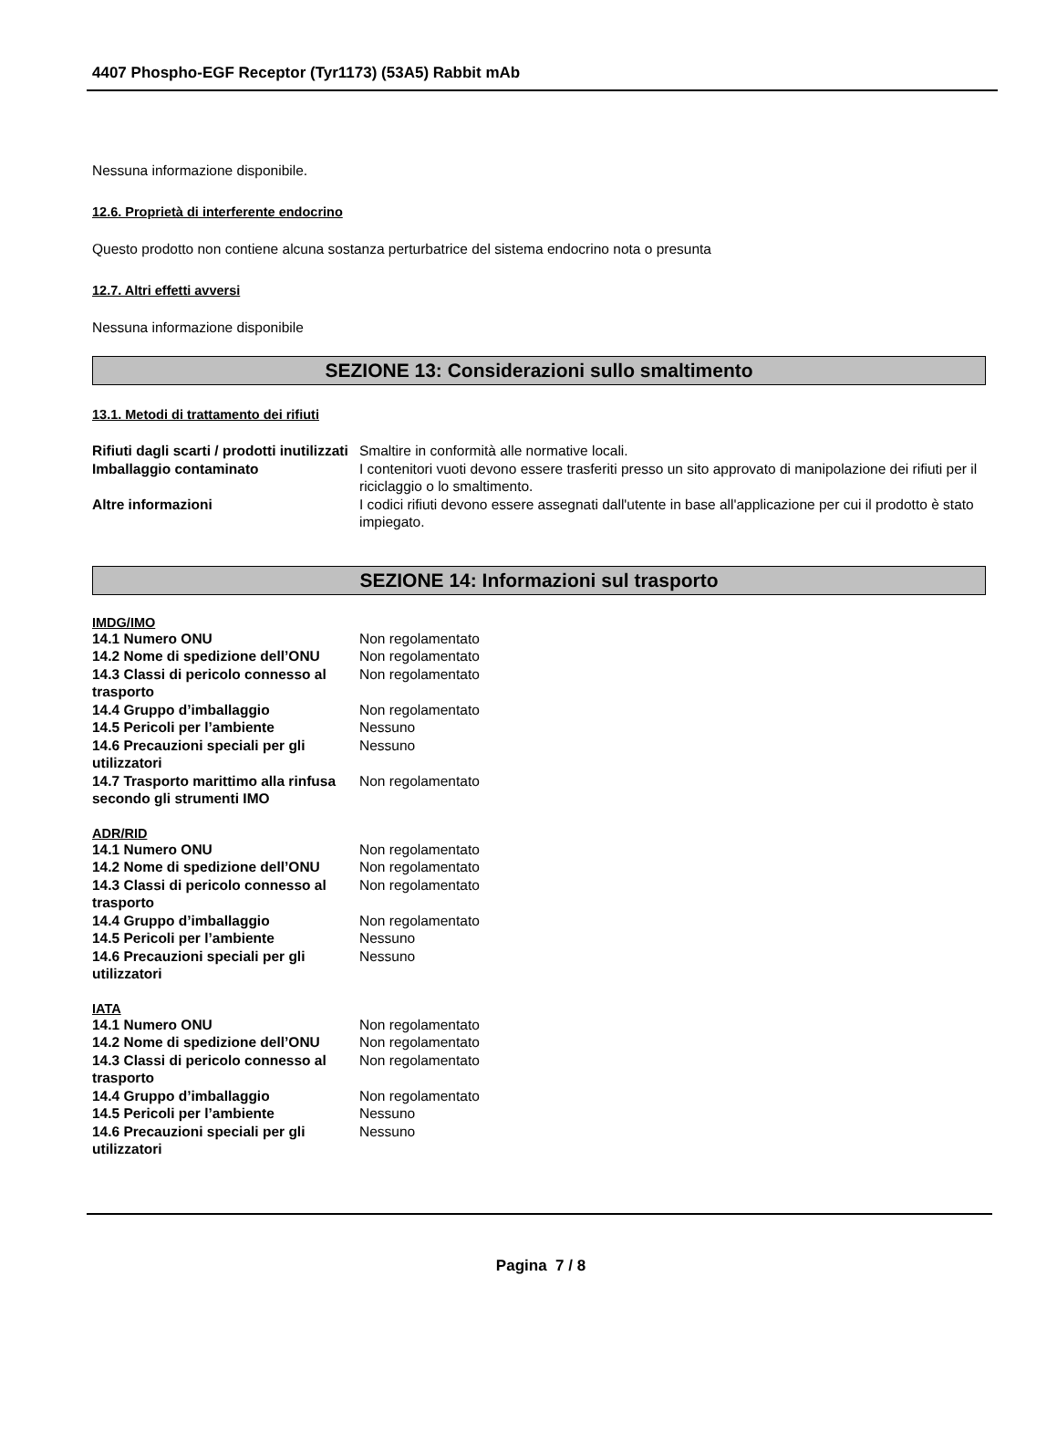4407 Phospho-EGF Receptor (Tyr1173) (53A5) Rabbit mAb
Nessuna informazione disponibile.
12.6. Proprietà di interferente endocrino
Questo prodotto non contiene alcuna sostanza perturbatrice del sistema endocrino nota o presunta
12.7. Altri effetti avversi
Nessuna informazione disponibile
SEZIONE 13: Considerazioni sullo smaltimento
13.1. Metodi di trattamento dei rifiuti
| Rifiuti dagli scarti / prodotti inutilizzati | Smaltire in conformità alle normative locali. |
| Imballaggio contaminato | I contenitori vuoti devono essere trasferiti presso un sito approvato di manipolazione dei rifiuti per il riciclaggio o lo smaltimento. |
| Altre informazioni | I codici rifiuti devono essere assegnati dall'utente in base all'applicazione per cui il prodotto è stato impiegato. |
SEZIONE 14: Informazioni sul trasporto
IMDG/IMO
| 14.1 Numero ONU | Non regolamentato |
| 14.2 Nome di spedizione dell’ONU | Non regolamentato |
| 14.3 Classi di pericolo connesso al trasporto | Non regolamentato |
| 14.4 Gruppo d’imballaggio | Non regolamentato |
| 14.5 Pericoli per l’ambiente | Nessuno |
| 14.6 Precauzioni speciali per gli utilizzatori | Nessuno |
| 14.7 Trasporto marittimo alla rinfusa secondo gli strumenti IMO | Non regolamentato |
ADR/RID
| 14.1 Numero ONU | Non regolamentato |
| 14.2 Nome di spedizione dell’ONU | Non regolamentato |
| 14.3 Classi di pericolo connesso al trasporto | Non regolamentato |
| 14.4 Gruppo d’imballaggio | Non regolamentato |
| 14.5 Pericoli per l’ambiente | Nessuno |
| 14.6 Precauzioni speciali per gli utilizzatori | Nessuno |
IATA
| 14.1 Numero ONU | Non regolamentato |
| 14.2 Nome di spedizione dell’ONU | Non regolamentato |
| 14.3 Classi di pericolo connesso al trasporto | Non regolamentato |
| 14.4 Gruppo d’imballaggio | Non regolamentato |
| 14.5 Pericoli per l’ambiente | Nessuno |
| 14.6 Precauzioni speciali per gli utilizzatori | Nessuno |
Pagina 7 / 8